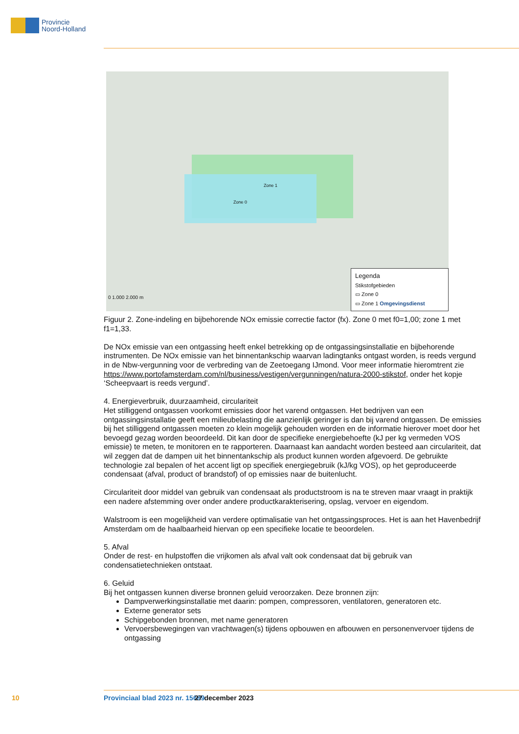Provincie
Noord-Holland
Zone 1
Zone 0
0 1.000 2.000 m
Legenda
Stikstofgebieden
▭ Zone 0
▭ Zone 1 Omgevingsdienst
Figuur 2. Zone-indeling en bijbehorende NOx emissie correctie factor (fx). Zone 0 met f0=1,00; zone 1 met f1=1,33.
De NOx emissie van een ontgassing heeft enkel betrekking op de ontgassingsinstallatie en bijbehorende instrumenten. De NOx emissie van het binnentankschip waarvan ladingtanks ontgast worden, is reeds vergund in de Nbw-vergunning voor de verbreding van de Zeetoegang IJmond. Voor meer informatie hieromtrent zie https://www.portofamsterdam.com/nl/business/vestigen/vergunningen/natura-2000-stikstof, onder het kopje ‘Scheepvaart is reeds vergund’.
4. Energieverbruik, duurzaamheid, circulariteit
Het stilliggend ontgassen voorkomt emissies door het varend ontgassen. Het bedrijven van een ontgassingsinstallatie geeft een milieubelasting die aanzienlijk geringer is dan bij varend ontgassen. De emissies bij het stilliggend ontgassen moeten zo klein mogelijk gehouden worden en de informatie hierover moet door het bevoegd gezag worden beoordeeld. Dit kan door de specifieke energiebehoefte (kJ per kg vermeden VOS emissie) te meten, te monitoren en te rapporteren. Daarnaast kan aandacht worden besteed aan circulariteit, dat wil zeggen dat de dampen uit het binnentankschip als product kunnen worden afgevoerd. De gebruikte technologie zal bepalen of het accent ligt op specifiek energiegebruik (kJ/kg VOS), op het geproduceerde condensaat (afval, product of brandstof) of op emissies naar de buitenlucht.
Circulariteit door middel van gebruik van condensaat als productstroom is na te streven maar vraagt in praktijk een nadere afstemming over onder andere productkarakterisering, opslag, vervoer en eigendom.
Walstroom is een mogelijkheid van verdere optimalisatie van het ontgassingsproces. Het is aan het Havenbedrijf Amsterdam om de haalbaarheid hiervan op een specifieke locatie te beoordelen.
5. Afval
Onder de rest- en hulpstoffen die vrijkomen als afval valt ook condensaat dat bij gebruik van condensatietechnieken ontstaat.
6. Geluid
Bij het ontgassen kunnen diverse bronnen geluid veroorzaken. Deze bronnen zijn:
Dampverwerkingsinstallatie met daarin: pompen, compressoren, ventilatoren, generatoren etc.
Externe generator sets
Schipgebonden bronnen, met name generatoren
Vervoersbewegingen van vrachtwagen(s) tijdens opbouwen en afbouwen en personenvervoer tijdens de ontgassing
10 Provinciaal blad 2023 nr. 15689 27 december 2023